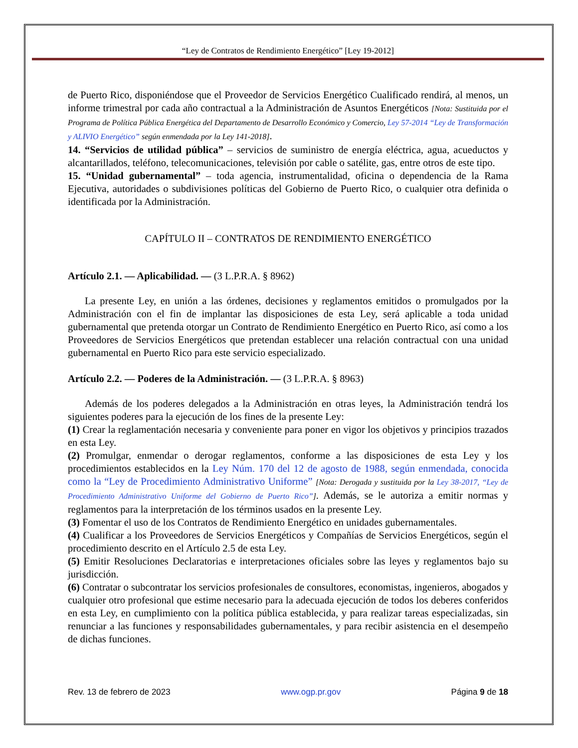“Ley de Contratos de Rendimiento Energético” [Ley 19-2012]
de Puerto Rico, disponiéndose que el Proveedor de Servicios Energético Cualificado rendirá, al menos, un informe trimestral por cada año contractual a la Administración de Asuntos Energéticos [Nota: Sustituida por el Programa de Política Pública Energética del Departamento de Desarrollo Económico y Comercio, Ley 57-2014 “Ley de Transformación y ALIVIO Energético” según enmendada por la Ley 141-2018].
14. “Servicios de utilidad pública” – servicios de suministro de energía eléctrica, agua, acueductos y alcantarillados, teléfono, telecomunicaciones, televisión por cable o satélite, gas, entre otros de este tipo.
15. “Unidad gubernamental” – toda agencia, instrumentalidad, oficina o dependencia de la Rama Ejecutiva, autoridades o subdivisiones políticas del Gobierno de Puerto Rico, o cualquier otra definida o identificada por la Administración.
CAPÍTULO II – CONTRATOS DE RENDIMIENTO ENERGÉTICO
Artículo 2.1. — Aplicabilidad. — (3 L.P.R.A. § 8962)
La presente Ley, en unión a las órdenes, decisiones y reglamentos emitidos o promulgados por la Administración con el fin de implantar las disposiciones de esta Ley, será aplicable a toda unidad gubernamental que pretenda otorgar un Contrato de Rendimiento Energético en Puerto Rico, así como a los Proveedores de Servicios Energéticos que pretendan establecer una relación contractual con una unidad gubernamental en Puerto Rico para este servicio especializado.
Artículo 2.2. — Poderes de la Administración. — (3 L.P.R.A. § 8963)
Además de los poderes delegados a la Administración en otras leyes, la Administración tendrá los siguientes poderes para la ejecución de los fines de la presente Ley:
(1) Crear la reglamentación necesaria y conveniente para poner en vigor los objetivos y principios trazados en esta Ley.
(2) Promulgar, enmendar o derogar reglamentos, conforme a las disposiciones de esta Ley y los procedimientos establecidos en la Ley Núm. 170 del 12 de agosto de 1988, según enmendada, conocida como la “Ley de Procedimiento Administrativo Uniforme” [Nota: Derogada y sustituida por la Ley 38-2017, “Ley de Procedimiento Administrativo Uniforme del Gobierno de Puerto Rico”]. Además, se le autoriza a emitir normas y reglamentos para la interpretación de los términos usados en la presente Ley.
(3) Fomentar el uso de los Contratos de Rendimiento Energético en unidades gubernamentales.
(4) Cualificar a los Proveedores de Servicios Energéticos y Compañías de Servicios Energéticos, según el procedimiento descrito en el Artículo 2.5 de esta Ley.
(5) Emitir Resoluciones Declaratorias e interpretaciones oficiales sobre las leyes y reglamentos bajo su jurisdicción.
(6) Contratar o subcontratar los servicios profesionales de consultores, economistas, ingenieros, abogados y cualquier otro profesional que estime necesario para la adecuada ejecución de todos los deberes conferidos en esta Ley, en cumplimiento con la política pública establecida, y para realizar tareas especializadas, sin renunciar a las funciones y responsabilidades gubernamentales, y para recibir asistencia en el desempeño de dichas funciones.
Rev. 13 de febrero de 2023 www.ogp.pr.gov Página 9 de 18